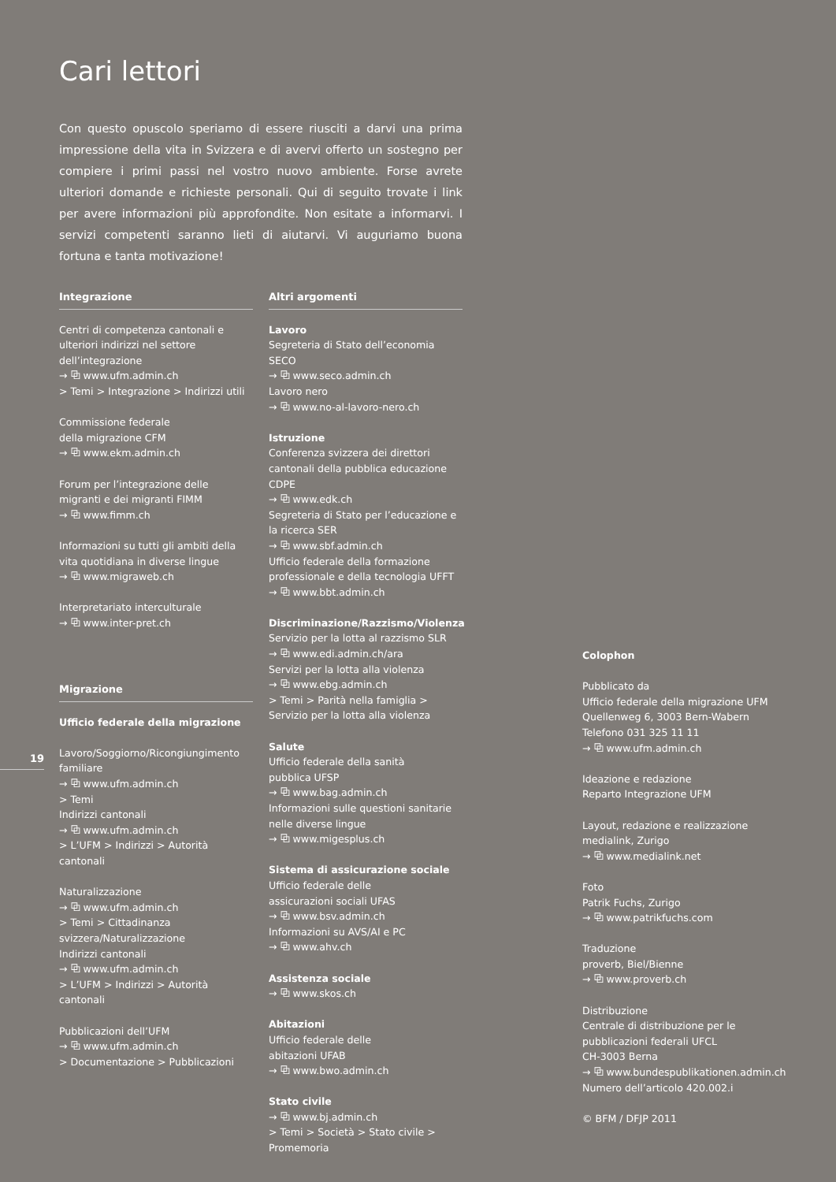Cari lettori
Con questo opuscolo speriamo di essere riusciti a darvi una prima impressione della vita in Svizzera e di avervi offerto un sostegno per compiere i primi passi nel vostro nuovo ambiente. Forse avrete ulteriori domande e richieste personali. Qui di seguito trovate i link per avere informazioni più approfondite. Non esitate a informarvi. I servizi competenti saranno lieti di aiutarvi. Vi auguriamo buona fortuna e tanta motivazione!
Integrazione
Centri di competenza cantonali e ulteriori indirizzi nel settore dell’integrazione
→ ⧉ www.ufm.admin.ch
> Temi > Integrazione > Indirizzi utili
Commissione federale
della migrazione CFM
→ ⧉ www.ekm.admin.ch
Forum per l’integrazione delle migranti e dei migranti FIMM
→ ⧉ www.fimm.ch
Informazioni su tutti gli ambiti della vita quotidiana in diverse lingue
→ ⧉ www.migraweb.ch
Interpretariato interculturale
→ ⧉ www.inter-pret.ch
Migrazione
Ufficio federale della migrazione
Lavoro/Soggiorno/Ricongiungimento familiare
→ ⧉ www.ufm.admin.ch
> Temi
Indirizzi cantonali
→ ⧉ www.ufm.admin.ch
> L’UFM > Indirizzi > Autorità cantonali
Naturalizzazione
→ ⧉ www.ufm.admin.ch
> Temi > Cittadinanza svizzera/Naturalizzazione
Indirizzi cantonali
→ ⧉ www.ufm.admin.ch
> L’UFM > Indirizzi > Autorità cantonali
Pubblicazioni dell’UFM
→ ⧉ www.ufm.admin.ch
> Documentazione > Pubblicazioni
19
Altri argomenti
Lavoro
Segreteria di Stato dell’economia SECO
→ ⧉ www.seco.admin.ch
Lavoro nero
→ ⧉ www.no-al-lavoro-nero.ch
Istruzione
Conferenza svizzera dei direttori cantonali della pubblica educazione CDPE
→ ⧉ www.edk.ch
Segreteria di Stato per l’educazione e la ricerca SER
→ ⧉ www.sbf.admin.ch
Ufficio federale della formazione professionale e della tecnologia UFFT
→ ⧉ www.bbt.admin.ch
Discriminazione/Razzismo/Violenza
Servizio per la lotta al razzismo SLR
→ ⧉ www.edi.admin.ch/ara
Servizi per la lotta alla violenza
→ ⧉ www.ebg.admin.ch
> Temi > Parità nella famiglia > Servizio per la lotta alla violenza
Salute
Ufficio federale della sanità
pubblica UFSP
→ ⧉ www.bag.admin.ch
Informazioni sulle questioni sanitarie nelle diverse lingue
→ ⧉ www.migesplus.ch
Sistema di assicurazione sociale
Ufficio federale delle
assicurazioni sociali UFAS
→ ⧉ www.bsv.admin.ch
Informazioni su AVS/AI e PC
→ ⧉ www.ahv.ch
Assistenza sociale
→ ⧉ www.skos.ch
Abitazioni
Ufficio federale delle
abitazioni UFAB
→ ⧉ www.bwo.admin.ch
Stato civile
→ ⧉ www.bj.admin.ch
> Temi > Società > Stato civile > Promemoria
Colophon
Pubblicato da
Ufficio federale della migrazione UFM
Quellenweg 6, 3003 Bern-Wabern
Telefono 031 325 11 11
→ ⧉ www.ufm.admin.ch
Ideazione e redazione
Reparto Integrazione UFM
Layout, redazione e realizzazione
medialink, Zurigo
→ ⧉ www.medialink.net
Foto
Patrik Fuchs, Zurigo
→ ⧉ www.patrikfuchs.com
Traduzione
proverb, Biel/Bienne
→ ⧉ www.proverb.ch
Distribuzione
Centrale di distribuzione per le pubblicazioni federali UFCL
CH-3003 Berna
→ ⧉ www.bundespublikationen.admin.ch
Numero dell’articolo 420.002.i
© BFM / DFJP 2011